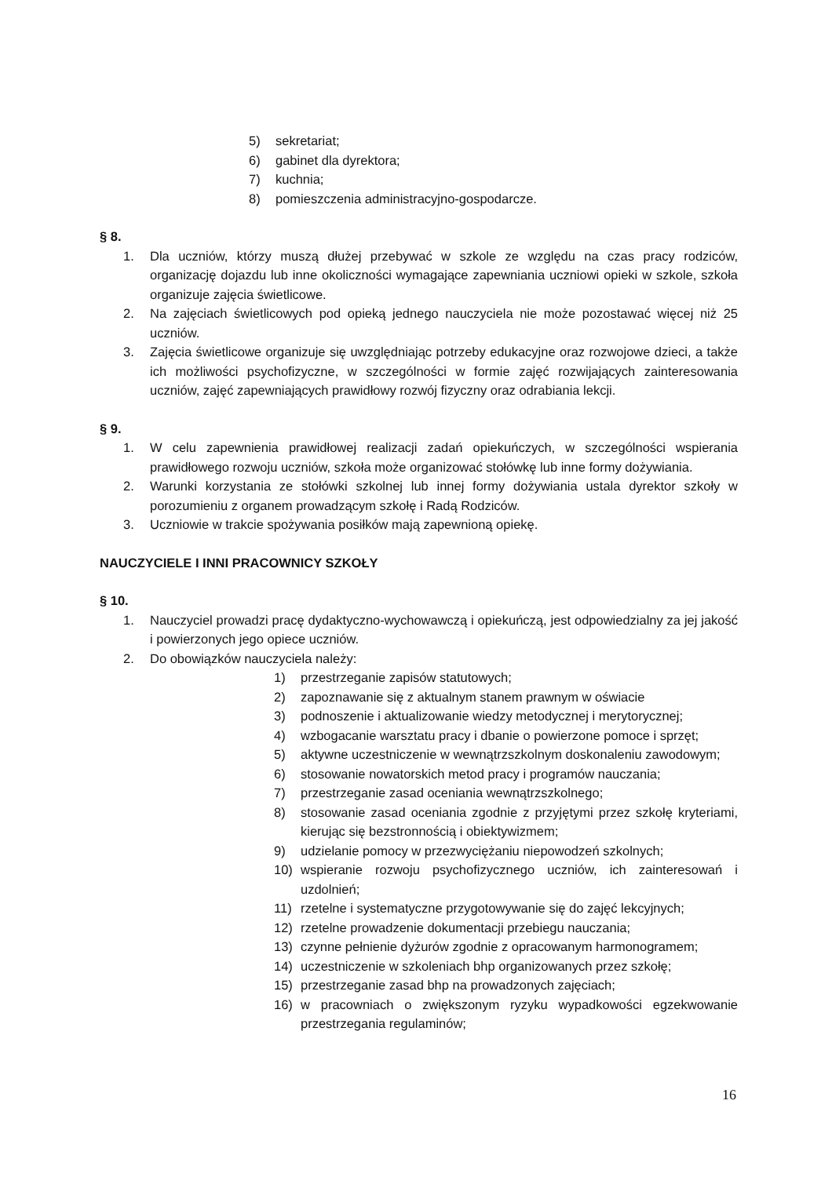5) sekretariat;
6) gabinet dla dyrektora;
7) kuchnia;
8) pomieszczenia administracyjno-gospodarcze.
§ 8.
1. Dla uczniów, którzy muszą dłużej przebywać w szkole ze względu na czas pracy rodziców, organizację dojazdu lub inne okoliczności wymagające zapewniania uczniowi opieki w szkole, szkoła organizuje zajęcia świetlicowe.
2. Na zajęciach świetlicowych pod opieką jednego nauczyciela nie może pozostawać więcej niż 25 uczniów.
3. Zajęcia świetlicowe organizuje się uwzględniając potrzeby edukacyjne oraz rozwojowe dzieci, a także ich możliwości psychofizyczne, w szczególności w formie zajęć rozwijających zainteresowania uczniów, zajęć zapewniających prawidłowy rozwój fizyczny oraz odrabiania lekcji.
§ 9.
1. W celu zapewnienia prawidłowej realizacji zadań opiekuńczych, w szczególności wspierania prawidłowego rozwoju uczniów, szkoła może organizować stołówkę lub inne formy dożywiania.
2. Warunki korzystania ze stołówki szkolnej lub innej formy dożywiania ustala dyrektor szkoły w porozumieniu z organem prowadzącym szkołę i Radą Rodziców.
3. Uczniowie w trakcie spożywania posiłków mają zapewnioną opiekę.
NAUCZYCIELE I INNI PRACOWNICY SZKOŁY
§ 10.
1. Nauczyciel prowadzi pracę dydaktyczno-wychowawczą i opiekuńczą, jest odpowiedzialny za jej jakość i powierzonych jego opiece uczniów.
2. Do obowiązków nauczyciela należy:
1) przestrzeganie zapisów statutowych;
2) zapoznawanie się z aktualnym stanem prawnym w oświacie
3) podnoszenie i aktualizowanie wiedzy metodycznej i merytorycznej;
4) wzbogacanie warsztatu pracy i dbanie o powierzone pomoce i sprzęt;
5) aktywne uczestniczenie w wewnątrzszkolnym doskonaleniu zawodowym;
6) stosowanie nowatorskich metod pracy i programów nauczania;
7) przestrzeganie zasad oceniania wewnątrzszkolnego;
8) stosowanie zasad oceniania zgodnie z przyjętymi przez szkołę kryteriami, kierując się bezstronnością i obiektywizmem;
9) udzielanie pomocy w przezwyciężaniu niepowodzeń szkolnych;
10) wspieranie rozwoju psychofizycznego uczniów, ich zainteresowań i uzdolnień;
11) rzetelne i systematyczne przygotowywanie się do zajęć lekcyjnych;
12) rzetelne prowadzenie dokumentacji przebiegu nauczania;
13) czynne pełnienie dyżurów zgodnie z opracowanym harmonogramem;
14) uczestniczenie w szkoleniach bhp organizowanych przez szkołę;
15) przestrzeganie zasad bhp na prowadzonych zajęciach;
16) w pracowniach o zwiększonym ryzyku wypadkowości egzekwowanie przestrzegania regulaminów;
16